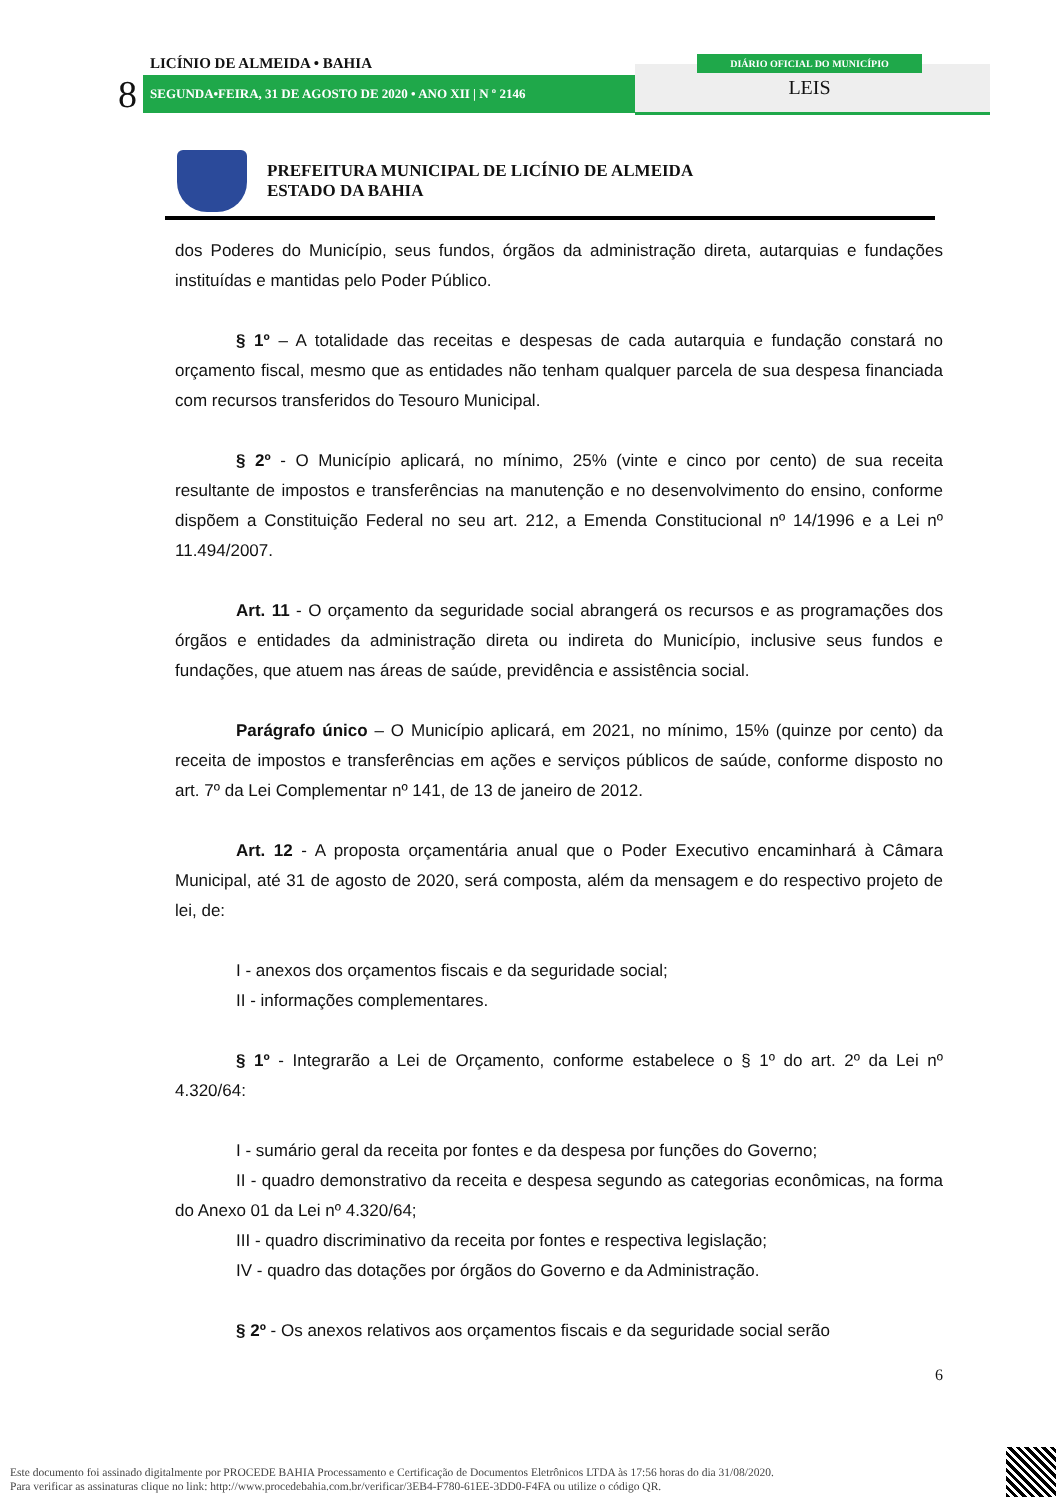LICÍNIO DE ALMEIDA • BAHIA
8 SEGUNDA•FEIRA, 31 DE AGOSTO DE 2020 • ANO XII | N º 2146
DIÁRIO OFICIAL DO MUNICÍPIO
LEIS
PREFEITURA MUNICIPAL DE LICÍNIO DE ALMEIDA
ESTADO DA BAHIA
dos Poderes do Município, seus fundos, órgãos da administração direta, autarquias e fundações instituídas e mantidas pelo Poder Público.
§ 1º – A totalidade das receitas e despesas de cada autarquia e fundação constará no orçamento fiscal, mesmo que as entidades não tenham qualquer parcela de sua despesa financiada com recursos transferidos do Tesouro Municipal.
§ 2º - O Município aplicará, no mínimo, 25% (vinte e cinco por cento) de sua receita resultante de impostos e transferências na manutenção e no desenvolvimento do ensino, conforme dispõem a Constituição Federal no seu art. 212, a Emenda Constitucional nº 14/1996 e a Lei nº 11.494/2007.
Art. 11 - O orçamento da seguridade social abrangerá os recursos e as programações dos órgãos e entidades da administração direta ou indireta do Município, inclusive seus fundos e fundações, que atuem nas áreas de saúde, previdência e assistência social.
Parágrafo único – O Município aplicará, em 2021, no mínimo, 15% (quinze por cento) da receita de impostos e transferências em ações e serviços públicos de saúde, conforme disposto no art. 7º da Lei Complementar nº 141, de 13 de janeiro de 2012.
Art. 12 - A proposta orçamentária anual que o Poder Executivo encaminhará à Câmara Municipal, até 31 de agosto de 2020, será composta, além da mensagem e do respectivo projeto de lei, de:
I - anexos dos orçamentos fiscais e da seguridade social;
II - informações complementares.
§ 1º - Integrarão a Lei de Orçamento, conforme estabelece o § 1º do art. 2º da Lei nº 4.320/64:
I - sumário geral da receita por fontes e da despesa por funções do Governo;
II - quadro demonstrativo da receita e despesa segundo as categorias econômicas, na forma do Anexo 01 da Lei nº 4.320/64;
III - quadro discriminativo da receita por fontes e respectiva legislação;
IV - quadro das dotações por órgãos do Governo e da Administração.
§ 2º - Os anexos relativos aos orçamentos fiscais e da seguridade social serão
6
Este documento foi assinado digitalmente por PROCEDE BAHIA Processamento e Certificação de Documentos Eletrônicos LTDA às 17:56 horas do dia 31/08/2020.
Para verificar as assinaturas clique no link: http://www.procedebahia.com.br/verificar/3EB4-F780-61EE-3DD0-F4FA ou utilize o código QR.